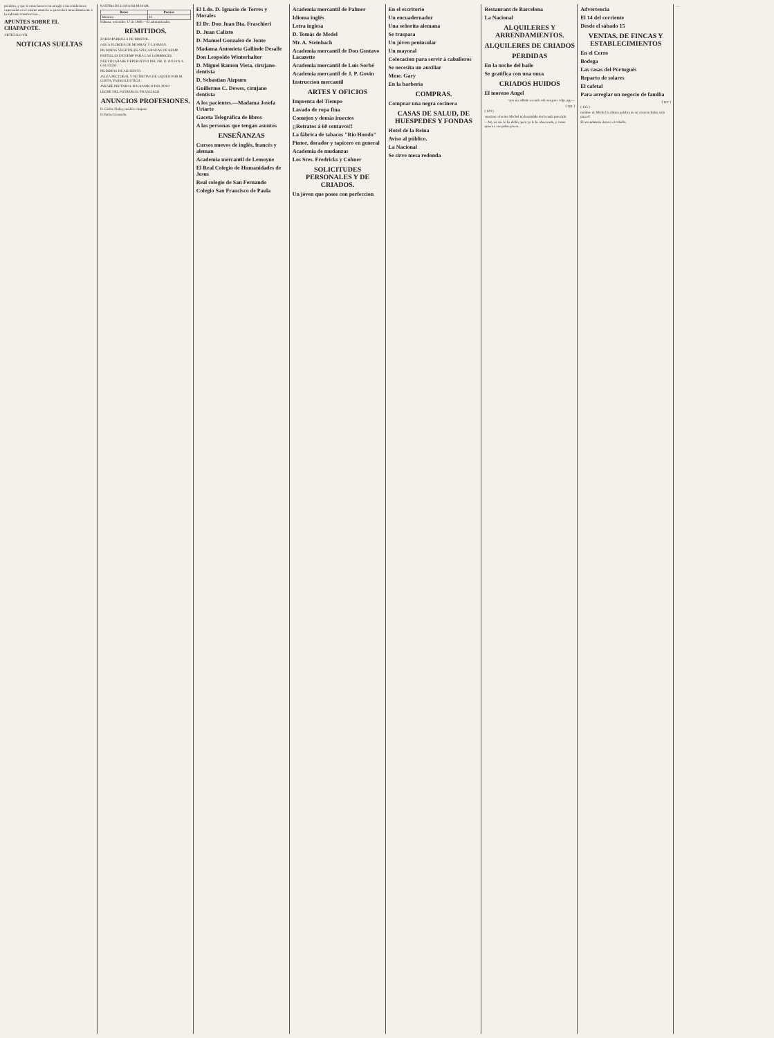préximo, y que si estas fueren con arreglo á las condiciones expresadas en el mismo anuncio se procederá inmediatamente á la indicada construccion...
APUNTES SOBRE EL CHAPAPOTE.
ARTÍCULO VII.
NOTICIAS SUELTAS
RASTRO DE GANADO MAYOR.
| Reses | Precios |
| --- | --- |
| Matanza | 44 |
Habana, setiembre 17 de 1860.—El administrador.
REMITIDOS.
ZARZAPARRILLA DE BRISTOL.
AGUA FLORIDA DE MURRAY Y LANMAN.
PILDORAS VEGETALES AZUCARADAS DE KEMP.
PASTILLAS DE KEMP PARA LAS LOMBRICES.
NUEVO JARABE DEPURATIVO DEL DR. D. JULIAN A. GALUZZO.
PILDORAS DE AGUEDITA
JALEA PECTORAL Y NUTRITIVA DE LIQUEN POR M. COSTA, FARMACEUTICO.
JARABE PECTORAL BALSAMICO DEL PINO
LECHE DEL POTRERO S. FRANCISCO
ANUNCIOS PROFESIONES.
D. Cárlos Finlay, médico cirujano
D. Rafael Lostache
El Ldo. D. Ignacio de Torres y Morales
El Dr. Don Juan Bta. Fraschieri
D. Juan Calixto
D. Manuel Gonzalez de Jonte
Madama Antonieta Gallinde Desalle
Don Leopoldo Winterhalter
D. Miguel Ramon Vieta, cirujano-dentista
D. Sebastian Aizpuru
Guillermo C. Dowes, cirujano dentista
A los pacientes.—Madama Josefa Uriarte
Gaceta Telegráfica de libros
A las personas que tengan asuntos
ENSEÑANZAS
Cursos nuevos de inglés, francés y aleman
Academia mercantil de Lemoyne
El Real Colegio de Humanidades de Jesus
Real colegio de San Fernando
Colegio San Francisco de Paula
Academia mercantil de Palmer
Idioma inglés
Letra inglesa
D. Tomás de Medel
Mr. A. Steinbach
Academia mercantil de Don Gustavo Lacazette
Academia mercantil de Luis Sorbé
Academia mercantil de J. P. Govin
Instruccion mercantil
ARTES Y OFICIOS
Imprenta del Tiempo
Lavado de ropa fina
Comejen y demás insectos
¡¡Retratos á 60 centavos!!
La fábrica de tabacos "Rio Hondo"
Pintor, dorador y tapicero en general
Academia de mudanzas
Los Sres. Fredricks y Cohner
SOLICITUDES PERSONALES Y DE CRIADOS.
Un jóven que posee con perfeccion
En el escritorio
Un encuadernador
Una señorita alemana
Se traspasa
Un jóven peninsular
Un mayoral
Colocacion para servir á caballeros
Se necesita un auxiliar
Mme. Gary
En la barbería
COMPRAS.
Comprar una negra cocinera
CASAS DE SALUD, DE HUESPEDES Y FONDAS
Hotel de la Reina
Aviso al público.
La Nacional
Se sirve mesa redonda
Restaurant de Barcelona
La Nacional
ALQUILERES Y ARRENDAMIENTOS.
ALQUILERES DE CRIADOS
PERDIDAS
En la noche del baile
Se gratifica con una onza
CRIADOS HUIDOS
El moreno Angel
( 181 )
—Ah! dijo; confiesa que quieres apagar mi sed...
( 120 )
vuestras: el señor Michel no ha podido decir nada parecido.
—No, no me lo ha dicho; pero yo le he observado, y como quiera á ese pobre jóven...
Advertencia
El 14 del corriente
Desde el sábado 15
VENTAS. DE FINCAS Y ESTABLECIMIENTOS
En el Cerro
Bodega
Las casas del Portugués
Reparto de solares
El cafetal
Para arreglar un negocio de familia
( 134 )
( 135 )
nombre de Michel la última palabra de su corazon había sido para él.
El arrendatario detuvo el caballo.
...